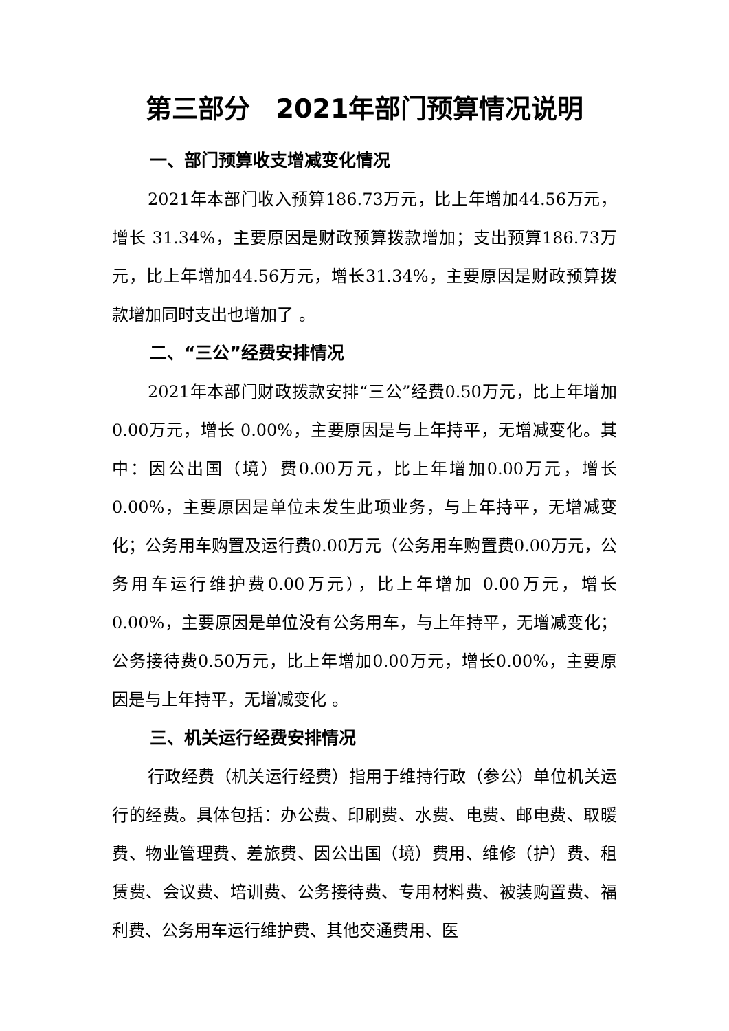第三部分　2021年部门预算情况说明
一、部门预算收支增减变化情况
2021年本部门收入预算186.73万元，比上年增加44.56万元，增长 31.34%，主要原因是财政预算拨款增加；支出预算186.73万元，比上年增加44.56万元，增长31.34%，主要原因是财政预算拨款增加同时支出也增加了 。
二、“三公”经费安排情况
2021年本部门财政拨款安排“三公”经费0.50万元，比上年增加 0.00万元，增长 0.00%，主要原因是与上年持平，无增减变化。其中：因公出国（境）费0.00万元，比上年增加0.00万元，增长0.00%，主要原因是单位未发生此项业务，与上年持平，无增减变化；公务用车购置及运行费0.00万元（公务用车购置费0.00万元，公务用车运行维护费0.00万元），比上年增加 0.00万元，增长 0.00%，主要原因是单位没有公务用车，与上年持平，无增减变化；公务接待费0.50万元，比上年增加0.00万元，增长0.00%，主要原因是与上年持平，无增减变化 。
三、机关运行经费安排情况
行政经费（机关运行经费）指用于维持行政（参公）单位机关运行的经费。具体包括：办公费、印刷费、水费、电费、邮电费、取暖费、物业管理费、差旅费、因公出国（境）费用、维修（护）费、租赁费、会议费、培训费、公务接待费、专用材料费、被装购置费、福利费、公务用车运行维护费、其他交通费用、医